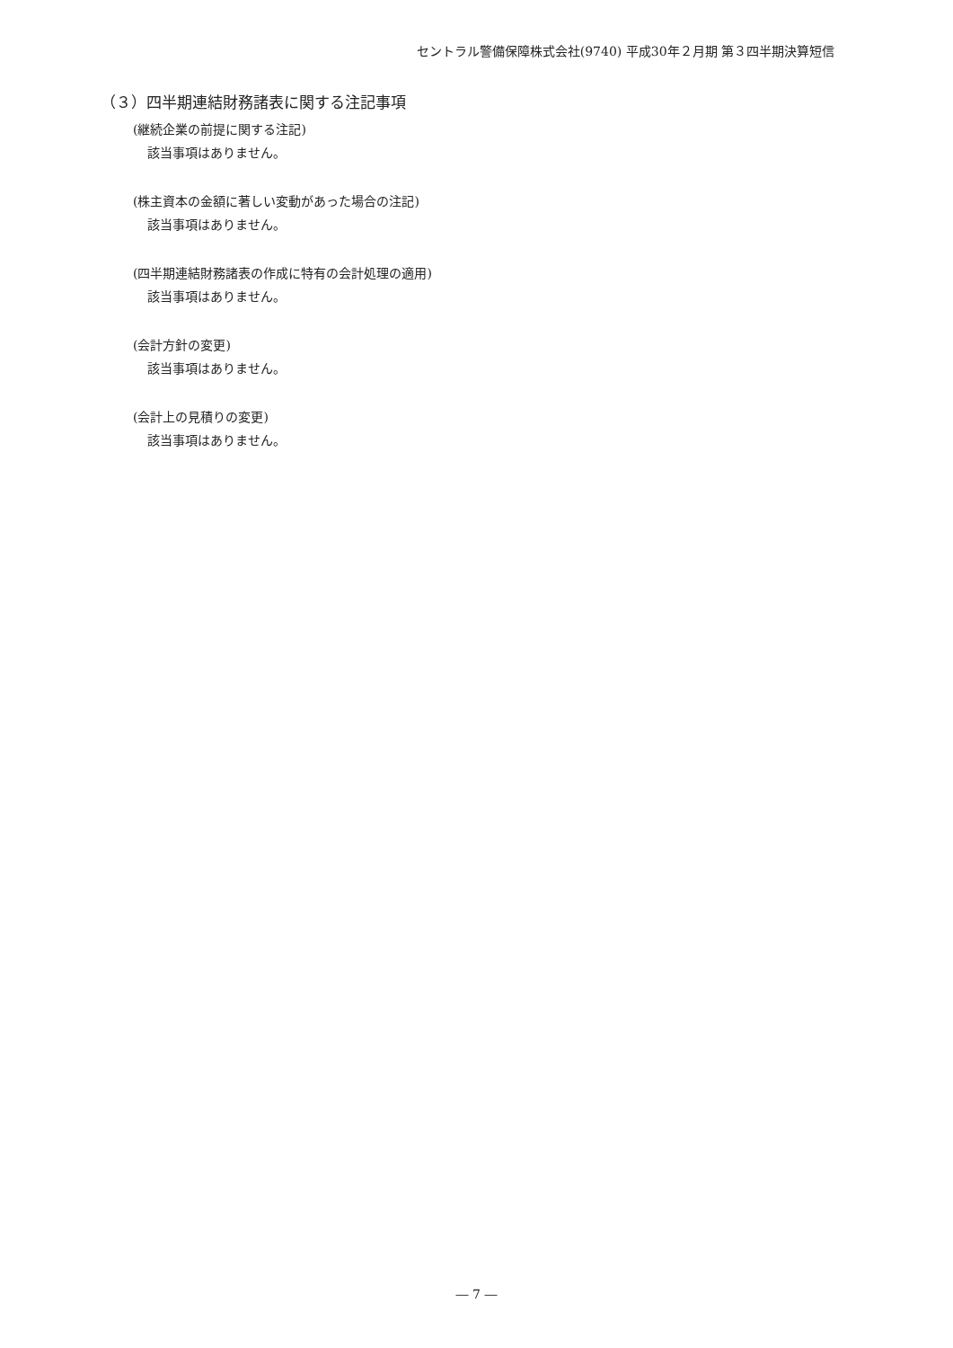セントラル警備保障株式会社(9740) 平成30年２月期 第３四半期決算短信
（３）四半期連結財務諸表に関する注記事項
(継続企業の前提に関する注記)
該当事項はありません。
(株主資本の金額に著しい変動があった場合の注記)
該当事項はありません。
(四半期連結財務諸表の作成に特有の会計処理の適用)
該当事項はありません。
(会計方針の変更)
該当事項はありません。
(会計上の見積りの変更)
該当事項はありません。
― 7 ―